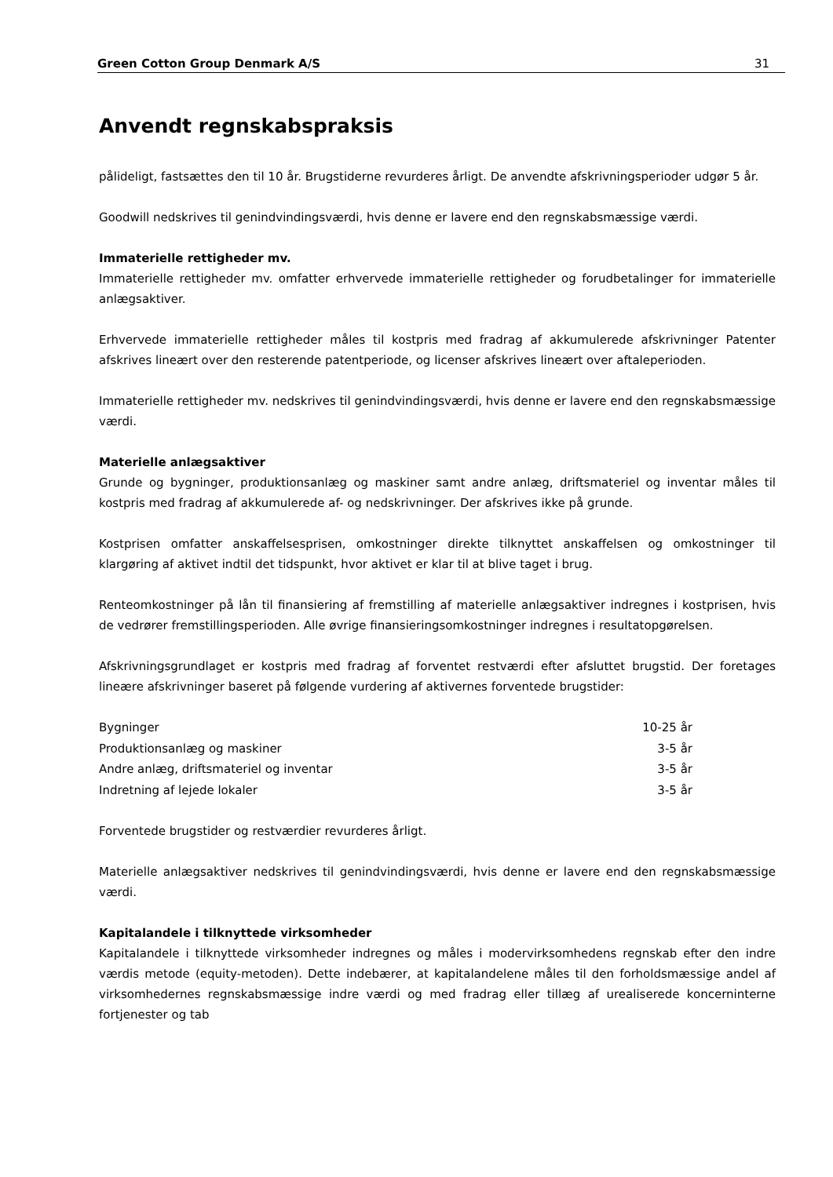Green Cotton Group Denmark A/S 31
Anvendt regnskabspraksis
pålideligt, fastsættes den til 10 år. Brugstiderne revurderes årligt. De anvendte afskrivningsperioder udgør 5 år.
Goodwill nedskrives til genindvindingsværdi, hvis denne er lavere end den regnskabsmæssige værdi.
Immaterielle rettigheder mv.
Immaterielle rettigheder mv. omfatter erhvervede immaterielle rettigheder og forudbetalinger for immaterielle anlægsaktiver.
Erhvervede immaterielle rettigheder måles til kostpris med fradrag af akkumulerede afskrivninger Patenter afskrives lineært over den resterende patentperiode, og licenser afskrives lineært over aftaleperioden.
Immaterielle rettigheder mv. nedskrives til genindvindingsværdi, hvis denne er lavere end den regnskabsmæssige værdi.
Materielle anlægsaktiver
Grunde og bygninger, produktionsanlæg og maskiner samt andre anlæg, driftsmateriel og inventar måles til kostpris med fradrag af akkumulerede af- og nedskrivninger. Der afskrives ikke på grunde.
Kostprisen omfatter anskaffelsesprisen, omkostninger direkte tilknyttet anskaffelsen og omkostninger til klargøring af aktivet indtil det tidspunkt, hvor aktivet er klar til at blive taget i brug.
Renteomkostninger på lån til finansiering af fremstilling af materielle anlægsaktiver indregnes i kostprisen, hvis de vedrører fremstillingsperioden. Alle øvrige finansieringsomkostninger indregnes i resultatopgørelsen.
Afskrivningsgrundlaget er kostpris med fradrag af forventet restværdi efter afsluttet brugstid. Der foretages lineære afskrivninger baseret på følgende vurdering af aktivernes forventede brugstider:
| Bygninger | 10-25 år |
| Produktionsanlæg og maskiner | 3-5 år |
| Andre anlæg, driftsmateriel og inventar | 3-5 år |
| Indretning af lejede lokaler | 3-5 år |
Forventede brugstider og restværdier revurderes årligt.
Materielle anlægsaktiver nedskrives til genindvindingsværdi, hvis denne er lavere end den regnskabsmæssige værdi.
Kapitalandele i tilknyttede virksomheder
Kapitalandele i tilknyttede virksomheder indregnes og måles i modervirksomhedens regnskab efter den indre værdis metode (equity-metoden). Dette indebærer, at kapitalandelene måles til den forholdsmæssige andel af virksomhedernes regnskabsmæssige indre værdi og med fradrag eller tillæg af urealiserede koncerninterne fortjenester og tab